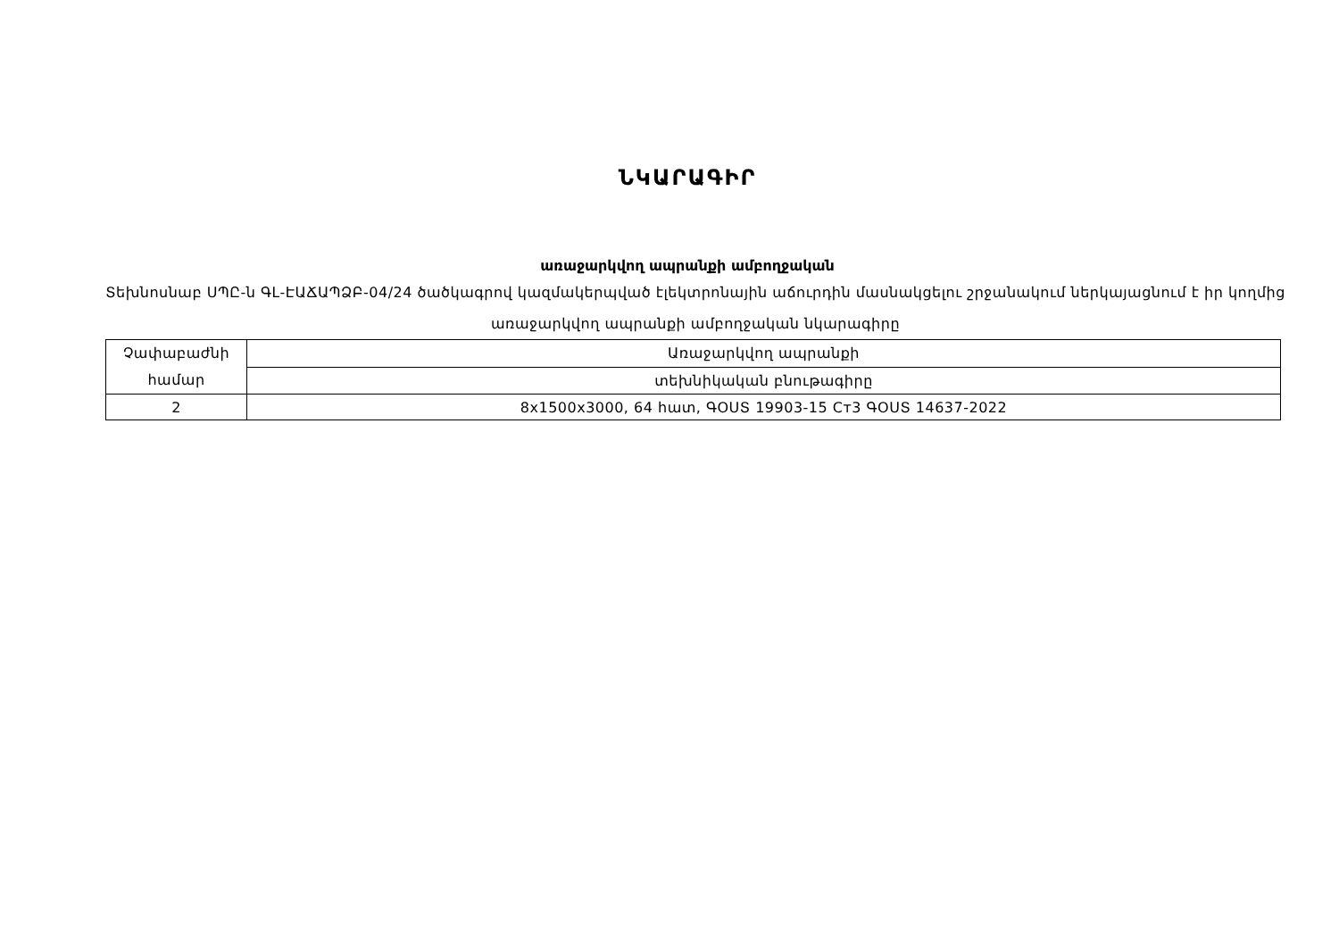ՆԿԱՐԱԳԻՐ
առաջարկվող ապրանքի ամբողջական
Տեխնոսնաբ ՍՊԸ-ն ԳԼ-ԷԱՃԱՊՁԲ-04/24 ծածկագրով կազմակերպված էլեկտրոնային աճուրդին մասնակցելու շրջանակում ներկայացնում է իր կողմից առաջարկվող ապրանքի ամբողջական նկարագիրը
| Չափաբաժնի համար | Առաջարկվող ապրանքի |
| | տեխնիկական բնութագիրը |
| 2 | 8x1500x3000, 64 հատ, ԳՕՍՏ 19903-15 Ст3 ԳՕՍՏ 14637-2022 |